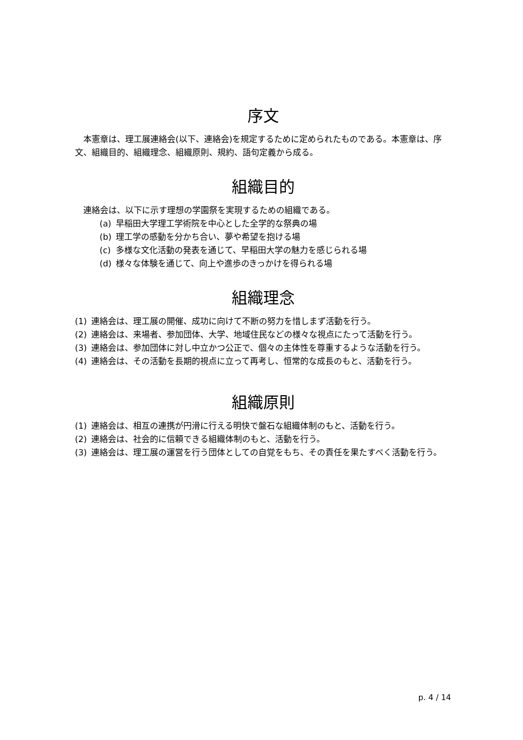序文
本憲章は、理工展連絡会(以下、連絡会)を規定するために定められたものである。本憲章は、序文、組織目的、組織理念、組織原則、規約、語句定義から成る。
組織目的
連絡会は、以下に示す理想の学園祭を実現するための組織である。
(a) 早稲田大学理工学術院を中心とした全学的な祭典の場
(b) 理工学の感動を分かち合い、夢や希望を抱ける場
(c) 多様な文化活動の発表を通じて、早稲田大学の魅力を感じられる場
(d) 様々な体験を通じて、向上や進歩のきっかけを得られる場
組織理念
(1) 連絡会は、理工展の開催、成功に向けて不断の努力を惜しまず活動を行う。
(2) 連絡会は、来場者、参加団体、大学、地域住民などの様々な視点にたって活動を行う。
(3) 連絡会は、参加団体に対し中立かつ公正で、個々の主体性を尊重するような活動を行う。
(4) 連絡会は、その活動を長期的視点に立って再考し、恒常的な成長のもと、活動を行う。
組織原則
(1) 連絡会は、相互の連携が円滑に行える明快で盤石な組織体制のもと、活動を行う。
(2) 連絡会は、社会的に信頼できる組織体制のもと、活動を行う。
(3) 連絡会は、理工展の運営を行う団体としての自覚をもち、その責任を果たすべく活動を行う。
p. 4 / 14